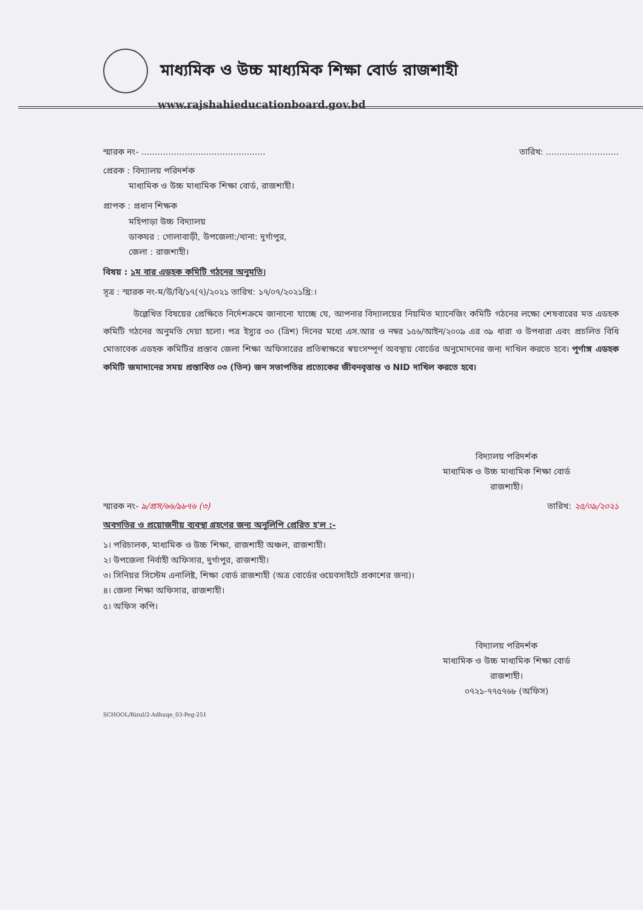মাধ্যমিক ও উচ্চ মাধ্যমিক শিক্ষা বোর্ড রাজশাহী
www.rajshahieducationboard.gov.bd
স্মারক নং- .............................................. তারিখ: ...........................
প্রেরক : বিদ্যালয় পরিদর্শক
   মাধ্যমিক ও উচ্চ মাধ্যমিক শিক্ষা বোর্ড, রাজশাহী।
প্রাপক : প্রধান শিক্ষক
   মহিপাড়া উচ্চ বিদ্যালয়
   ডাকঘর : গোলাবাড়ী, উপজেলা:/থানা: দুর্গাপুর,
   জেলা : রাজশাহী।
বিষয় : ১ম বার এডহক কমিটি গঠনের অনুমতি।
সূত্র : স্মারক নং-ম/উ/বি/১৭(৭)/২০২১ তারিখ: ১৭/০৭/২০২১খ্রি:।
উল্লেখিত বিষয়ের প্রেক্ষিতে নির্দেশক্রমে জানানো যাচ্ছে যে, আপনার বিদ্যালয়ের নিয়মিত ম্যানেজিং কমিটি গঠনের লক্ষ্যে শেষবারের মত এডহক কমিটি গঠনের অনুমতি দেয়া হলো। পত্র ইস্যুর ৩০ (ত্রিশ) দিনের মধ্যে এস.আর ও নম্বর ১৫৬/আইন/২০০৯ এর ৩৯ ধারা ও উপধারা এবং প্রচলিত বিধি মোতাবেক এডহক কমিটির প্রস্তাব জেলা শিক্ষা অফিসারের প্রতিস্বাক্ষরে স্বয়ংসম্পূর্ণ অবস্থায় বোর্ডের অনুমোদনের জন্য দাখিল করতে হবে। পূর্ণাঙ্গ এডহক কমিটি জমাদানের সময় প্রস্তাবিত ০৩ (তিন) জন সভাপতির প্রত্যেকের জীবনবৃত্তান্ত ও NID দাখিল করতে হবে।
বিদ্যালয় পরিদর্শক
মাধ্যমিক ও উচ্চ মাধ্যমিক শিক্ষা বোর্ড
রাজশাহী।
স্মারক নং- ৯/প্রস/৬৬/৯৮৭৬ (৩) তারিখ: ২৫/০৯/২০২১
অবগতির ও প্রয়োজনীয় ব্যবস্থা গ্রহণের জন্য অনুলিপি প্রেরিত হ'ল :-
১। পরিচালক, মাধ্যমিক ও উচ্চ শিক্ষা, রাজশাহী অঞ্চল, রাজশাহী।
২। উপজেলা নির্বাহী অফিসার, দুর্গাপুর, রাজশাহী।
৩। সিনিয়র সিস্টেম এনালিষ্ট, শিক্ষা বোর্ড রাজশাহী (অত্র বোর্ডের ওয়েবসাইটে প্রকাশের জন্য)।
৪। জেলা শিক্ষা অফিসার, রাজশাহী।
৫। অফিস কপি।
বিদ্যালয় পরিদর্শক
মাধ্যমিক ও উচ্চ মাধ্যমিক শিক্ষা বোর্ড
রাজশাহী।
০৭২১-৭৭৫৭৬৮ (অফিস)
SCHOOL/Rizul/2-Adhuqe_03-Peg-251